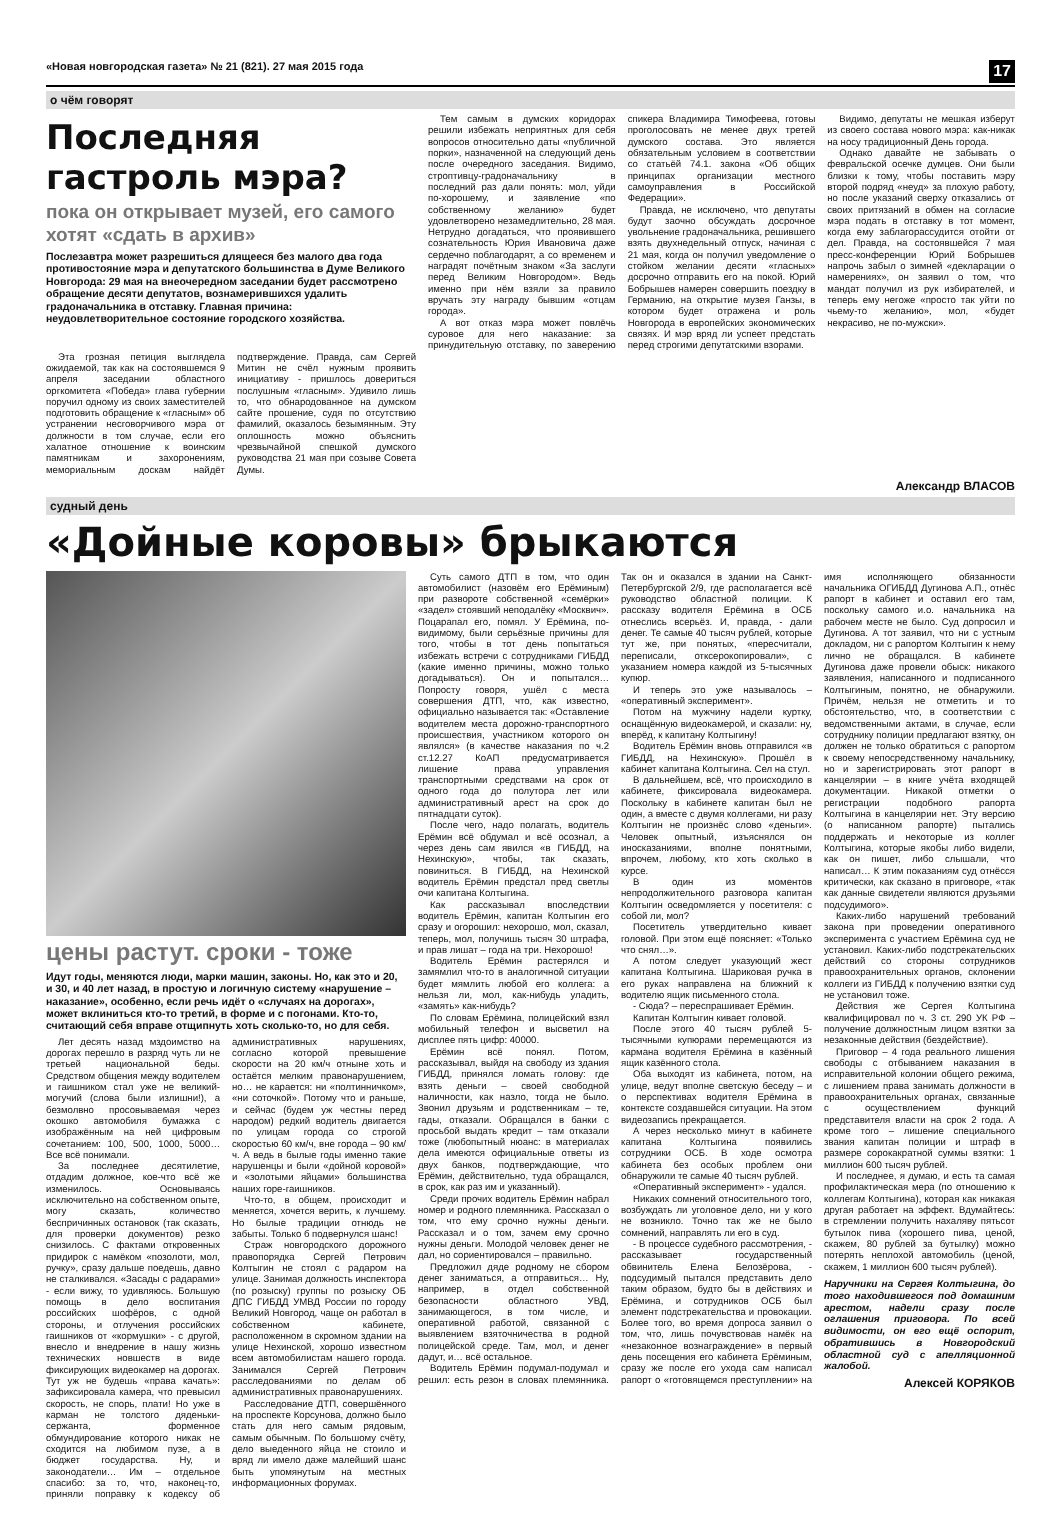«Новая новгородская газета» № 21 (821). 27 мая 2015 года 17
о чём говорят
Последняя гастроль мэра?
пока он открывает музей, его самого хотят «сдать в архив»
Послезавтра может разрешиться длящееся без малого два года противостояние мэра и депутатского большинства в Думе Великого Новгорода: 29 мая на внеочередном заседании будет рассмотрено обращение десяти депутатов, вознамерившихся удалить градоначальника в отставку. Главная причина: неудовлетворительное состояние городского хозяйства.
Тем самым в думских коридорах решили избежать неприятных для себя вопросов относительно даты «публичной порки», назначенной на следующий день после очередного заседания. Видимо, строптивцу-градоначальнику в последний раз дали понять: мол, уйди по-хорошему, и заявление «по собственному желанию» будет удовлетворено незамедлительно, 28 мая. Нетрудно догадаться, что проявившего сознательность Юрия Ивановича даже сердечно поблагодарят, а со временем и наградят почётным знаком «За заслуги перед Великим Новгородом». Ведь именно при нём взяли за правило вручать эту награду бывшим «отцам города».
А вот отказ мэра может повлёчь суровое для него наказание: за принудительную отставку, по заверению спикера Владимира Тимофеева, готовы проголосовать не менее двух третей думского состава. Это является обязательным условием в соответствии со статьёй 74.1. закона «Об общих принципах организации местного самоуправления в Российской Федерации».
Правда, не исключено, что депутаты будут заочно обсуждать досрочное увольнение градоначальника, решившего взять двухнедельный отпуск, начиная с 21 мая, когда он получил уведомление о стойком желании десяти «гласных» досрочно отправить его на покой. Юрий Бобрышев намерен совершить поездку в Германию, на открытие музея Ганзы, в котором будет отражена и роль Новгорода в европейских экономических связях. И мэр вряд ли успеет предстать перед строгими депутатскими взорами.
Видимо, депутаты не мешкая изберут из своего состава нового мэра: как-никак на носу традиционный День города.
Однако давайте не забывать о февральской осечке думцев. Они были близки к тому, чтобы поставить мэру второй подряд «неуд» за плохую работу, но после указаний сверху отказались от своих притязаний в обмен на согласие мэра подать в отставку в тот момент, когда ему заблагорассудится отойти от дел. Правда, на состоявшейся 7 мая пресс-конференции Юрий Бобрышев напрочь забыл о зимней «декларации о намерениях», он заявил о том, что мандат получил из рук избирателей, и теперь ему негоже «просто так уйти по чьему-то желанию», мол, «будет некрасиво, не по-мужски».
Эта грозная петиция выглядела ожидаемой, так как на состоявшемся 9 апреля заседании областного оргкомитета «Победа» глава губернии поручил одному из своих заместителей подготовить обращение к «гласным» об устранении несговорчивого мэра от должности в том случае, если его халатное отношение к воинским памятникам и захоронениям, мемориальным доскам найдёт подтверждение. Правда, сам Сергей Митин не счёл нужным проявить инициативу - пришлось довериться послушным «гласным». Удивило лишь то, что обнародованное на думском сайте прошение, судя по отсутствию фамилий, оказалось безымянным. Эту оплошность можно объяснить чрезвычайной спешкой думского руководства 21 мая при созыве Совета Думы.
Александр ВЛАСОВ
судный день
«Дойные коровы» брыкаются
цены растут. сроки - тоже
Идут годы, меняются люди, марки машин, законы. Но, как это и 20, и 30, и 40 лет назад, в простую и логичную систему «нарушение – наказание», особенно, если речь идёт о «случаях на дорогах», может вклиниться кто-то третий, в форме и с погонами. Кто-то, считающий себя вправе отщипнуть хоть сколько-то, но для себя.
Лет десять назад мздоимство на дорогах перешло в разряд чуть ли не третьей национальной беды. Средством общения между водителем и гаишником стал уже не великий-могучий (слова были излишни!), а безмолвно просовываемая через окошко автомобиля бумажка с изображённым на ней цифровым сочетанием: 100, 500, 1000, 5000… Все всё понимали.
За последнее десятилетие, отдадим должное, кое-что всё же изменилось. Основываясь исключительно на собственном опыте, могу сказать, количество беспричинных остановок (так сказать, для проверки документов) резко снизилось. С фактами откровенных придирок с намёком «позолоти, мол, ручку», сразу дальше поедешь, давно не сталкивался. «Засады с радарами» - если вижу, то удивляюсь. Большую помощь в дело воспитания российских шофёров, с одной стороны, и отлучения российских гаишников от «кормушки» - с другой, внесло и внедрение в нашу жизнь технических новшеств в виде фиксирующих видеокамер на дорогах. Тут уж не будешь «права качать»: зафиксировала камера, что превысил скорость, не спорь, плати! Но уже в карман не толстого дяденьки-сержанта, форменное обмундирование которого никак не сходится на любимом пузе, а в бюджет государства. Ну, и законодатели… Им – отдельное спасибо: за то, что, наконец-то, приняли поправку к кодексу об административных нарушениях, согласно которой превышение скорости на 20 км/ч отныне хоть и остаётся мелким правонарушением, но… не карается: ни «полтинничком», «ни соточкой». Потому что и раньше, и сейчас (будем уж честны перед народом) редкий водитель двигается по улицам города со строгой скоростью 60 км/ч, вне города – 90 км/ч. А ведь в былые годы именно такие нарушенцы и были «дойной коровой» и «золотыми яйцами» большинства наших горе-гаишников.
Что-то, в общем, происходит и меняется, хочется верить, к лучшему. Но былые традиции отнюдь не забыты. Только б подвернулся шанс!
Страж новгородского дорожного правопорядка Сергей Петрович Колтыгин не стоял с радаром на улице. Занимая должность инспектора (по розыску) группы по розыску ОБ ДПС ГИБДД УМВД России по городу Великий Новгород, чаще он работал в собственном кабинете, расположенном в скромном здании на улице Нехинской, хорошо известном всем автомобилистам нашего города. Занимался Сергей Петрович расследованиями по делам об административных правонарушениях.
Расследование ДТП, совершённого на проспекте Корсунова, должно было стать для него самым рядовым, самым обычным. По большому счёту, дело выеденного яйца не стоило и вряд ли имело даже малейший шанс быть упомянутым на местных информационных форумах.
Суть самого ДТП в том, что один автомобилист (назовём его Ерёминым) при развороте собственной «семёрки» «задел» стоявший неподалёку «Москвич». Поцарапал его, помял. У Ерёмина, по-видимому, были серьёзные причины для того, чтобы в тот день попытаться избежать встречи с сотрудниками ГИБДД (какие именно причины, можно только догадываться). Он и попытался… Попросту говоря, ушёл с места совершения ДТП, что, как известно, официально называется так: «Оставление водителем места дорожно-транспортного происшествия, участником которого он являлся» (в качестве наказания по ч.2 ст.12.27 КоАП предусматривается лишение права управления транспортными средствами на срок от одного года до полутора лет или административный арест на срок до пятнадцати суток).
После чего, надо полагать, водитель Ерёмин всё обдумал и всё осознал, а через день сам явился «в ГИБДД, на Нехинскую», чтобы, так сказать, повиниться. В ГИБДД, на Нехинской водитель Ерёмин предстал пред светлы очи капитана Колтыгина.
Как рассказывал впоследствии водитель Ерёмин, капитан Колтыгин его сразу и огорошил: нехорошо, мол, сказал, теперь, мол, получишь тысяч 30 штрафа, и прав лишат – года на три. Нехорошо!
Водитель Ерёмин растерялся и замямлил что-то в аналогичной ситуации будет мямлить любой его коллега: а нельзя ли, мол, как-нибудь уладить, «замять» как-нибудь?
По словам Ерёмина, полицейский взял мобильный телефон и высветил на дисплее пять цифр: 40000.
Ерёмин всё понял. Потом, рассказывал, выйдя на свободу из здания ГИБДД, принялся ломать голову: где взять деньги – своей свободной наличности, как назло, тогда не было. Звонил друзьям и родственникам – те, гады, отказали. Обращался в банки с просьбой выдать кредит – там отказали тоже (любопытный нюанс: в материалах дела имеются официальные ответы из двух банков, подтверждающие, что Ерёмин, действительно, туда обращался, в срок, как раз им и указанный).
Среди прочих водитель Ерёмин набрал номер и родного племянника. Рассказал о том, что ему срочно нужны деньги. Рассказал и о том, зачем ему срочно нужны деньги. Молодой человек денег не дал, но сориентировался – правильно.
Предложил дяде родному не сбором денег заниматься, а отправиться… Ну, например, в отдел собственной безопасности областного УВД, занимающегося, в том числе, и оперативной работой, связанной с выявлением взяточничества в родной полицейской среде. Там, мол, и денег дадут, и… всё остальное.
Водитель Ерёмин подумал-подумал и решил: есть резон в словах племянника. Так он и оказался в здании на Санкт-Петербургской 2/9, где располагается всё руководство областной полиции. К рассказу водителя Ерёмина в ОСБ отнеслись всерьёз. И, правда, - дали денег. Те самые 40 тысяч рублей, которые тут же, при понятых, «пересчитали, переписали, отксерокопировали», с указанием номера каждой из 5-тысячных купюр.
И теперь это уже называлось – «оперативный эксперимент».
Потом на мужчину надели куртку, оснащённую видеокамерой, и сказали: ну, вперёд, к капитану Колтыгину!
Водитель Ерёмин вновь отправился «в ГИБДД, на Нехинскую». Прошёл в кабинет капитана Колтыгина. Сел на стул.
В дальнейшем, всё, что происходило в кабинете, фиксировала видеокамера. Поскольку в кабинете капитан был не один, а вместе с двумя коллегами, ни разу Колтыгин не произнёс слово «деньги». Человек опытный, изъяснялся он иносказаниями, вполне понятными, впрочем, любому, кто хоть сколько в курсе.
В один из моментов непродолжительного разговора капитан Колтыгин осведомляется у посетителя: с собой ли, мол?
Посетитель утвердительно кивает головой. При этом ещё поясняет: «Только что снял…».
А потом следует указующий жест капитана Колтыгина. Шариковая ручка в его руках направлена на ближний к водителю ящик письменного стола.
- Сюда? – переспрашивает Ерёмин.
Капитан Колтыгин кивает головой.
После этого 40 тысяч рублей 5-тысячными купюрами перемещаются из кармана водителя Ерёмина в казённый ящик казённого стола.
Оба выходят из кабинета, потом, на улице, ведут вполне светскую беседу – и о перспективах водителя Ерёмина в контексте создавшейся ситуации. На этом видеозапись прекращается.
А через несколько минут в кабинете капитана Колтыгина появились сотрудники ОСБ. В ходе осмотра кабинета без особых проблем они обнаружили те самые 40 тысяч рублей.
«Оперативный эксперимент» - удался.
Никаких сомнений относительного того, возбуждать ли уголовное дело, ни у кого не возникло. Точно так же не было сомнений, направлять ли его в суд.
- В процессе судебного рассмотрения, - рассказывает государственный обвинитель Елена Белозёрова, - подсудимый пытался представить дело таким образом, будто бы в действиях и Ерёмина, и сотрудников ОСБ был элемент подстрекательства и провокации. Более того, во время допроса заявил о том, что, лишь почувствовав намёк на «незаконное вознаграждение» в первый день посещения его кабинета Ерёминым, сразу же после его ухода сам написал рапорт о «готовящемся преступлении» на имя исполняющего обязанности начальника ОГИБДД Дугинова А.П., отнёс рапорт в кабинет и оставил его там, поскольку самого и.о. начальника на рабочем месте не было. Суд допросил и Дугинова. А тот заявил, что ни с устным докладом, ни с рапортом Колтыгин к нему лично не обращался. В кабинете Дугинова даже провели обыск: никакого заявления, написанного и подписанного Колтыгиным, понятно, не обнаружили. Причём, нельзя не отметить и то обстоятельство, что, в соответствии с ведомственными актами, в случае, если сотруднику полиции предлагают взятку, он должен не только обратиться с рапортом к своему непосредственному начальнику, но и зарегистрировать этот рапорт в канцелярии – в книге учёта входящей документации. Никакой отметки о регистрации подобного рапорта Колтыгина в канцелярии нет. Эту версию (о написанном рапорте) пытались поддержать и некоторые из коллег Колтыгина, которые якобы либо видели, как он пишет, либо слышали, что написал… К этим показаниям суд отнёсся критически, как сказано в приговоре, «так как данные свидетели являются друзьями подсудимого».
Каких-либо нарушений требований закона при проведении оперативного эксперимента с участием Ерёмина суд не установил. Каких-либо подстрекательских действий со стороны сотрудников правоохранительных органов, склонении коллеги из ГИБДД к получению взятки суд не установил тоже.
Действия же Сергея Колтыгина квалифицировал по ч. 3 ст. 290 УК РФ – получение должностным лицом взятки за незаконные действия (бездействие).
Приговор – 4 года реального лишения свободы с отбыванием наказания в исправительной колонии общего режима, с лишением права занимать должности в правоохранительных органах, связанные с осуществлением функций представителя власти на срок 2 года. А кроме того – лишение специального звания капитан полиции и штраф в размере сорокакратной суммы взятки: 1 миллион 600 тысяч рублей.
И последнее, я думаю, и есть та самая профилактическая мера (по отношению к коллегам Колтыгина), которая как никакая другая работает на эффект. Вдумайтесь: в стремлении получить нахаляву пятьсот бутылок пива (хорошего пива, ценой, скажем, 80 рублей за бутылку) можно потерять неплохой автомобиль (ценой, скажем, 1 миллион 600 тысяч рублей).
Наручники на Сергея Колтыгина, до того находившегося под домашним арестом, надели сразу после оглашения приговора. По всей видимости, он его ещё оспорит, обратившись в Новгородский областной суд с апелляционной жалобой.
Алексей КОРЯКОВ